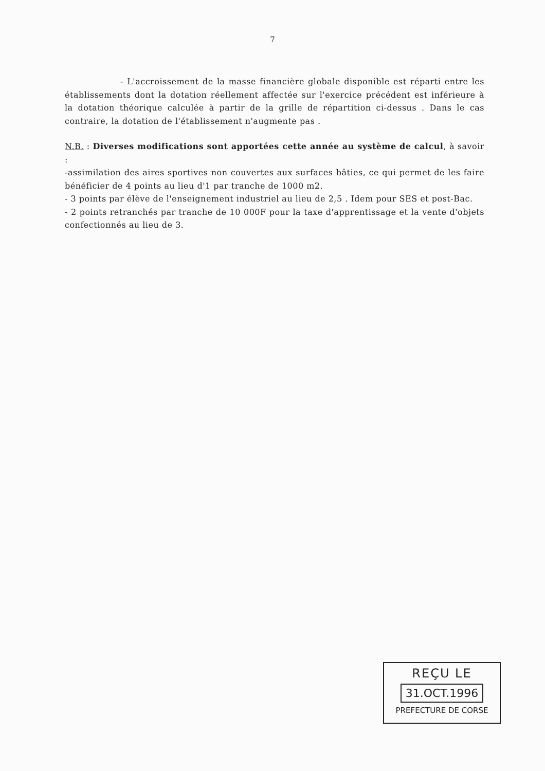7
- L'accroissement de la masse financière globale disponible est réparti entre les établissements dont la dotation réellement affectée sur l'exercice précédent est inférieure à la dotation théorique calculée à partir de la grille de répartition ci-dessus . Dans le cas contraire, la dotation de l'établissement n'augmente pas .
N.B. : Diverses modifications sont apportées cette année au système de calcul, à savoir :
-assimilation des aires sportives non couvertes aux surfaces bâties, ce qui permet de les faire bénéficier de 4 points au lieu d'1 par tranche de 1000 m2.
- 3 points par élève de l'enseignement industriel au lieu de 2,5 . Idem pour SES et post-Bac.
- 2 points retranchés par tranche de 10 000F pour la taxe d'apprentissage et la vente d'objets confectionnés au lieu de 3.
REÇU LE
31.OCT.1996
PREFECTURE DE CORSE